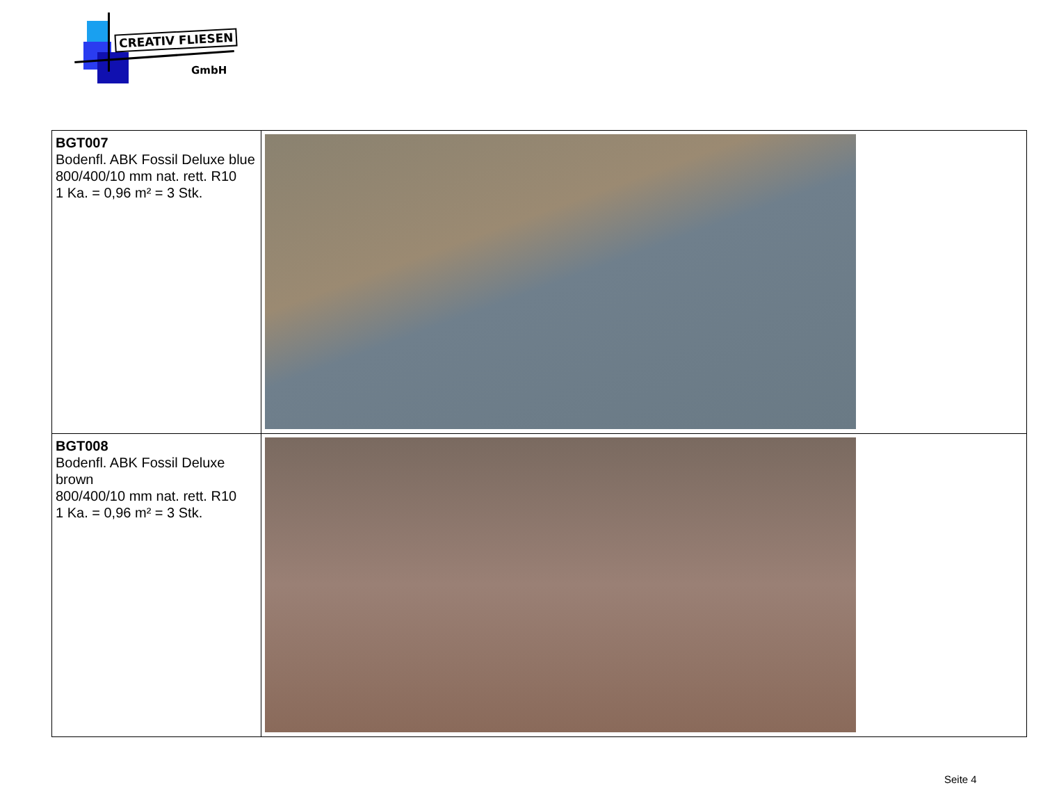CREATIV FLIESEN
GmbH
| BGT007 Bodenfl. ABK Fossil Deluxe blue 800/400/10 mm nat. rett. R10 1 Ka. = 0,96 m² = 3 Stk. | |
| BGT008 Bodenfl. ABK Fossil Deluxe brown 800/400/10 mm nat. rett. R10 1 Ka. = 0,96 m² = 3 Stk. | |
Seite 4